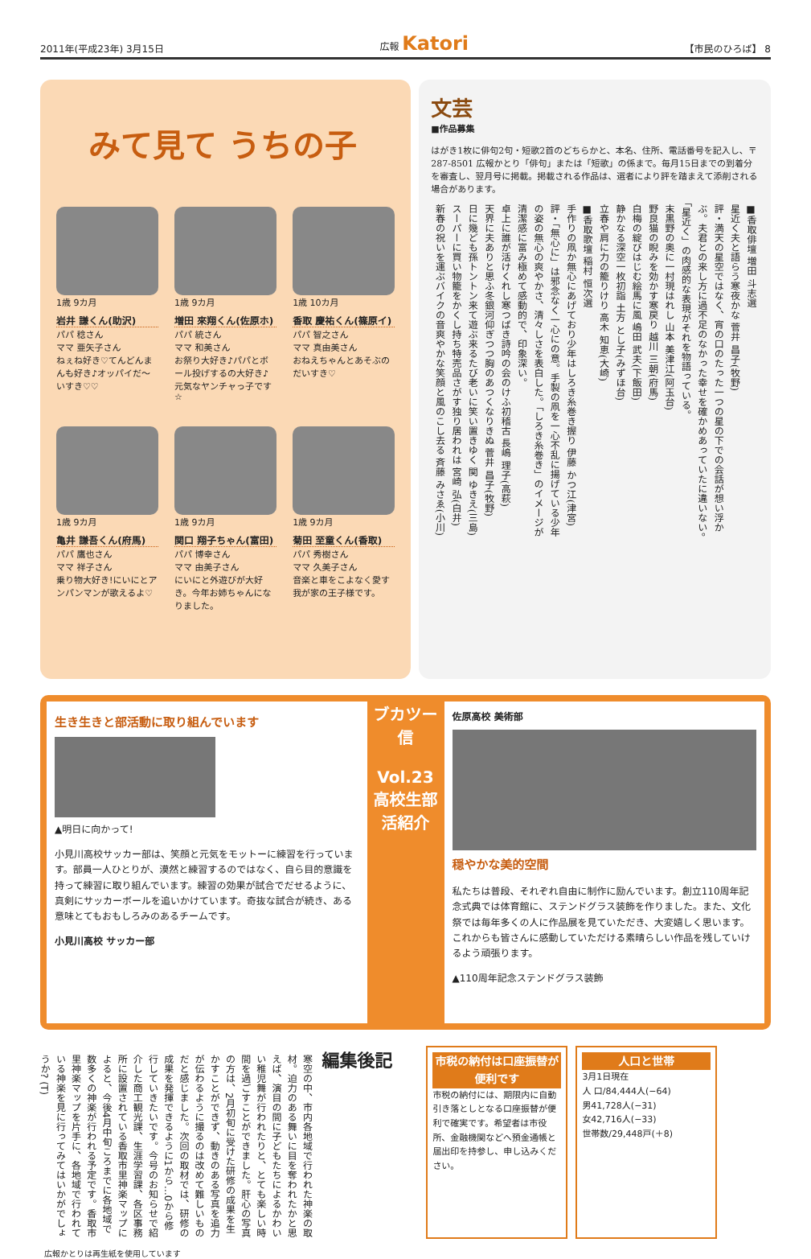2011年(平成23年) 3月15日 広報 Katori 【市民のひろば】 8
みて見て うちの子
1歳 9カ月
岩井 謙くん(助沢)
パパ 稔さん
ママ 亜矢子さん
ねぇね好き♡てんどんまんも好き♪オッパイだ〜いすき♡♡
1歳 9カ月
増田 來翔くん(佐原ホ)
パパ 統さん
ママ 和美さん
お祭り大好き♪パパとボール投げするの大好き♪元気なヤンチャっ子です☆
1歳 10カ月
香取 慶祐くん(篠原イ)
パパ 智之さん
ママ 真由美さん
おねえちゃんとあそぶのだいすき♡
1歳 9カ月
亀井 謙吾くん(府馬)
パパ 鷹也さん
ママ 祥子さん
乗り物大好き!にいにとアンパンマンが歌えるよ♡
1歳 9カ月
関口 翔子ちゃん(富田)
パパ 博幸さん
ママ 由美子さん
にいにと外遊びが大好き。今年お姉ちゃんになりました。
1歳 9カ月
菊田 至童くん(香取)
パパ 秀樹さん
ママ 久美子さん
音楽と車をこよなく愛す我が家の王子様です。
文芸
■作品募集
はがき1枚に俳句2句・短歌2首のどちらかと、本名、住所、電話番号を記入し、〒287-8501 広報かとり「俳句」または「短歌」の係まで。毎月15日までの到着分を審査し、翌月号に掲載。掲載される作品は、選者により評を踏まえて添削される場合があります。
■香取俳壇 増田 斗志選
星近く夫と語らう寒夜かな 菅井 昌子(牧野)
評・満天の星空ではなく、宵の口のたった一つの星の下での会話が想い浮かぶ。夫君との来し方に過不足のなかった幸せを確かめあっていたに違いない。「星近く」の肉感的な表現がそれを物語っている。
末黒野の奥に一村現はれし 山本 美津江(阿玉台)
野良猫の睨みを効かす寒戻り 越川 三朝(府馬)
白梅の綻びはじむ絵馬に風 嶋田 武夫(下飯田)
静かなる深空一枚初詣 土方 とし子(みずほ台)
立春や肩に力の籠りけり 高木 知恵(大崎)
■香取歌壇 稲村 恒次選
手作りの凧か無心にあげており少年はしろき糸巻き握り 伊藤 かつ江(津宮)
評・「無心に」は邪念なく一心にの意。手製の凧を一心不乱に揚げている少年の姿の無心の爽やかさ、清々しさを表白した。「しろき糸巻き」のイメージが清潔感に富み極めて感動的で、印象深い。
卓上に誰が活けくれし寒つばき詩吟の会のけふ初稽古 長嶋 理子(高萩)
天界に夫ありと思ふ冬銀河仰ぎつつ胸のあつくなりきぬ 菅井 昌子(牧野)
日に幾ども孫トントン来て遊ぶ来るたび老いに笑い置きゆく 関 ゆきえ(三島)
スーパーに買い物籠をかくし持ち特売品さがす独り居われは 宮崎 弘(白井)
新春の祝いを運ぶバイクの音爽やかな笑顔と風のこし去る 斉藤 みさゑ(小川)
生き生きと部活動に取り組んでいます
▲明日に向かって!
小見川高校サッカー部は、笑顔と元気をモットーに練習を行っています。部員一人ひとりが、漠然と練習するのではなく、自ら目的意識を持って練習に取り組んでいます。練習の効果が試合でだせるように、真剣にサッカーボールを追いかけています。奇抜な試合が続き、ある意味とてもおもしろみのあるチームです。
小見川高校 サッカー部
ブカツー信
Vol.23
高校生部活紹介
佐原高校 美術部
穏やかな美的空間
私たちは普段、それぞれ自由に制作に励んでいます。創立110周年記念式典では体育館に、ステンドグラス装飾を作りました。また、文化祭では毎年多くの人に作品展を見ていただき、大変嬉しく思います。これからも皆さんに感動していただける素晴らしい作品を残していけるよう頑張ります。
▲110周年記念ステンドグラス装飾
寒空の中、市内各地域で行われた神楽の取材。迫力のある舞いに目を奪われたかと思えば、演目の間に子どもたちによるかわいい稚児舞が行われたりと、とても楽しい時間を過ごすことができました。肝心の写真の方は、2月初旬に受けた研修の成果を生かすことができず、動きのある写真を追力が伝わるように撮るのは改めて難しいものだと感じました。次回の取材では、研修の成果を発揮できるように1から…0から修行していきたいです。今号のお知らせで紹介した商工観光課、生涯学習課、各区事務所に設置されている香取市里神楽マップによると、今後4月中旬ころまでに各地域で数多くの神楽が行われる予定です。香取市里神楽マップを片手に、各地域で行われている神楽を見に行ってみてはいかがでしょうか? (T)
編集後記
市税の納付は口座振替が便利です
市税の納付には、期限内に自動引き落としとなる口座振替が便利で確実です。希望者は市役所、金融機関などへ預金通帳と届出印を持参し、申し込みください。
人口と世帯
3月1日現在
人 口/84,444人(−64)
男41,728人(−31)
女42,716人(−33)
世帯数/29,448戸(＋8)
広報かとりは再生紙を使用しています